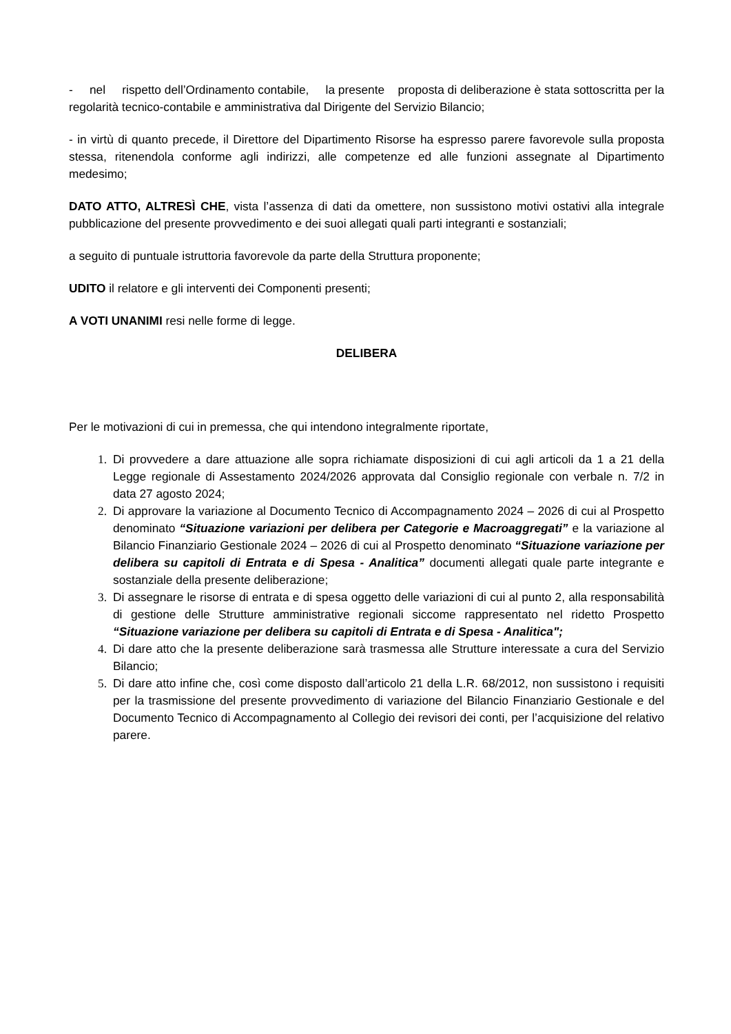- nel rispetto dell’Ordinamento contabile, la presente proposta di deliberazione è stata sottoscritta per la regolarità tecnico-contabile e amministrativa dal Dirigente del Servizio Bilancio;
- in virtù di quanto precede, il Direttore del Dipartimento Risorse ha espresso parere favorevole sulla proposta stessa, ritenendola conforme agli indirizzi, alle competenze ed alle funzioni assegnate al Dipartimento medesimo;
DATO ATTO, ALTRESÌ CHE, vista l’assenza di dati da omettere, non sussistono motivi ostativi alla integrale pubblicazione del presente provvedimento e dei suoi allegati quali parti integranti e sostanziali;
a seguito di puntuale istruttoria favorevole da parte della Struttura proponente;
UDITO il relatore e gli interventi dei Componenti presenti;
A VOTI UNANIMI resi nelle forme di legge.
DELIBERA
Per le motivazioni di cui in premessa, che qui intendono integralmente riportate,
1. Di provvedere a dare attuazione alle sopra richiamate disposizioni di cui agli articoli da 1 a 21 della Legge regionale di Assestamento 2024/2026 approvata dal Consiglio regionale con verbale n. 7/2 in data 27 agosto 2024;
2. Di approvare la variazione al Documento Tecnico di Accompagnamento 2024 – 2026 di cui al Prospetto denominato “Situazione variazioni per delibera per Categorie e Macroaggregati” e la variazione al Bilancio Finanziario Gestionale 2024 – 2026 di cui al Prospetto denominato “Situazione variazione per delibera su capitoli di Entrata e di Spesa - Analitica” documenti allegati quale parte integrante e sostanziale della presente deliberazione;
3. Di assegnare le risorse di entrata e di spesa oggetto delle variazioni di cui al punto 2, alla responsabilità di gestione delle Strutture amministrative regionali siccome rappresentato nel ridetto Prospetto “Situazione variazione per delibera su capitoli di Entrata e di Spesa - Analitica";
4. Di dare atto che la presente deliberazione sarà trasmessa alle Strutture interessate a cura del Servizio Bilancio;
5. Di dare atto infine che, così come disposto dall’articolo 21 della L.R. 68/2012, non sussistono i requisiti per la trasmissione del presente provvedimento di variazione del Bilancio Finanziario Gestionale e del Documento Tecnico di Accompagnamento al Collegio dei revisori dei conti, per l’acquisizione del relativo parere.